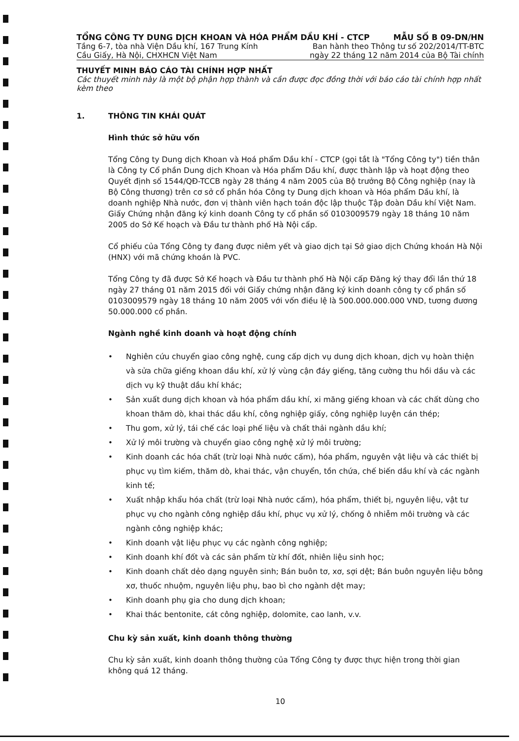TỔNG CÔNG TY DUNG DỊCH KHOAN VÀ HÓA PHẨM DẦU KHÍ - CTCP MẪU SỐ B 09-DN/HN
Tầng 6-7, tòa nhà Viện Dầu khí, 167 Trung Kính Ban hành theo Thông tư số 202/2014/TT-BTC
Cầu Giấy, Hà Nội, CHXHCN Việt Nam ngày 22 tháng 12 năm 2014 của Bộ Tài chính
THUYẾT MINH BÁO CÁO TÀI CHÍNH HỢP NHẤT
Các thuyết minh này là một bộ phận hợp thành và cần được đọc đồng thời với báo cáo tài chính hợp nhất kèm theo
1. THÔNG TIN KHÁI QUÁT
Hình thức sở hữu vốn
Tổng Công ty Dung dịch Khoan và Hoá phẩm Dầu khí - CTCP (gọi tắt là "Tổng Công ty") tiền thân là Công ty Cổ phần Dung dịch Khoan và Hóa phẩm Dầu khí, được thành lập và hoạt động theo Quyết định số 1544/QĐ-TCCB ngày 28 tháng 4 năm 2005 của Bộ trưởng Bộ Công nghiệp (nay là Bộ Công thương) trên cơ sở cổ phần hóa Công ty Dung dịch khoan và Hóa phẩm Dầu khí, là doanh nghiệp Nhà nước, đơn vị thành viên hạch toán độc lập thuộc Tập đoàn Dầu khí Việt Nam. Giấy Chứng nhận đăng ký kinh doanh Công ty cổ phần số 0103009579 ngày 18 tháng 10 năm 2005 do Sở Kế hoạch và Đầu tư thành phố Hà Nội cấp.
Cổ phiếu của Tổng Công ty đang được niêm yết và giao dịch tại Sở giao dịch Chứng khoán Hà Nội (HNX) với mã chứng khoán là PVC.
Tổng Công ty đã được Sở Kế hoạch và Đầu tư thành phố Hà Nội cấp Đăng ký thay đổi lần thứ 18 ngày 27 tháng 01 năm 2015 đối với Giấy chứng nhận đăng ký kinh doanh công ty cổ phần số 0103009579 ngày 18 tháng 10 năm 2005 với vốn điều lệ là 500.000.000.000 VND, tương đương 50.000.000 cổ phần.
Ngành nghề kinh doanh và hoạt động chính
• Nghiên cứu chuyển giao công nghệ, cung cấp dịch vụ dung dịch khoan, dịch vụ hoàn thiện và sửa chữa giếng khoan dầu khí, xử lý vùng cận đáy giếng, tăng cường thu hồi dầu và các dịch vụ kỹ thuật dầu khí khác;
• Sản xuất dung dịch khoan và hóa phẩm dầu khí, xi măng giếng khoan và các chất dùng cho khoan thăm dò, khai thác dầu khí, công nghiệp giấy, công nghiệp luyện cán thép;
• Thu gom, xử lý, tái chế các loại phế liệu và chất thải ngành dầu khí;
• Xử lý môi trường và chuyển giao công nghệ xử lý môi trường;
• Kinh doanh các hóa chất (trừ loại Nhà nước cấm), hóa phẩm, nguyên vật liệu và các thiết bị phục vụ tìm kiếm, thăm dò, khai thác, vận chuyển, tồn chứa, chế biến dầu khí và các ngành kinh tế;
• Xuất nhập khẩu hóa chất (trừ loại Nhà nước cấm), hóa phẩm, thiết bị, nguyên liệu, vật tư phục vụ cho ngành công nghiệp dầu khí, phục vụ xử lý, chống ô nhiễm môi trường và các ngành công nghiệp khác;
• Kinh doanh vật liệu phục vụ các ngành công nghiệp;
• Kinh doanh khí đốt và các sản phẩm từ khí đốt, nhiên liệu sinh học;
• Kinh doanh chất dẻo dạng nguyên sinh; Bán buôn tơ, xơ, sợi dệt; Bán buôn nguyên liệu bông xơ, thuốc nhuộm, nguyên liệu phụ, bao bì cho ngành dệt may;
• Kinh doanh phụ gia cho dung dịch khoan;
• Khai thác bentonite, cát công nghiệp, dolomite, cao lanh, v.v.
Chu kỳ sản xuất, kinh doanh thông thường
Chu kỳ sản xuất, kinh doanh thông thường của Tổng Công ty được thực hiện trong thời gian không quá 12 tháng.
10